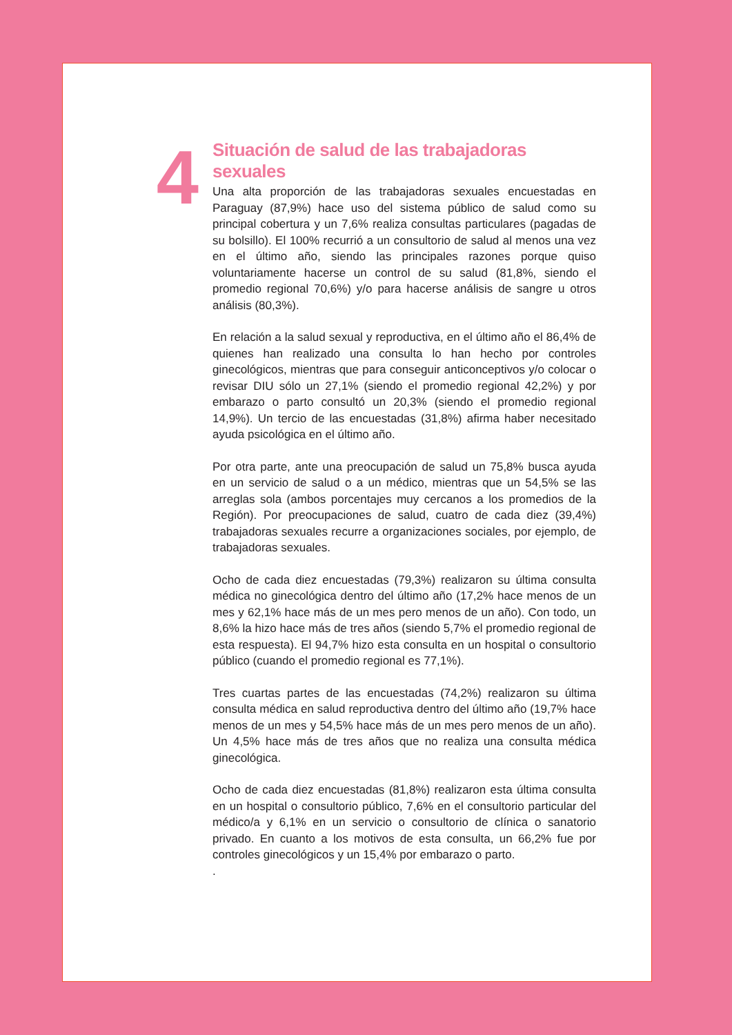4
Situación de salud de las trabajadoras sexuales
Una alta proporción de las trabajadoras sexuales encuestadas en Paraguay (87,9%) hace uso del sistema público de salud como su principal cobertura y un 7,6% realiza consultas particulares (pagadas de su bolsillo). El 100% recurrió a un consultorio de salud al menos una vez en el último año, siendo las principales razones porque quiso voluntariamente hacerse un control de su salud (81,8%, siendo el promedio regional 70,6%) y/o para hacerse análisis de sangre u otros análisis (80,3%).
En relación a la salud sexual y reproductiva, en el último año el 86,4% de quienes han realizado una consulta lo han hecho por controles ginecológicos, mientras que para conseguir anticonceptivos y/o colocar o revisar DIU sólo un 27,1% (siendo el promedio regional 42,2%) y por embarazo o parto consultó un 20,3% (siendo el promedio regional 14,9%). Un tercio de las encuestadas (31,8%) afirma haber necesitado ayuda psicológica en el último año.
Por otra parte, ante una preocupación de salud un 75,8% busca ayuda en un servicio de salud o a un médico, mientras que un 54,5% se las arreglas sola (ambos porcentajes muy cercanos a los promedios de la Región). Por preocupaciones de salud, cuatro de cada diez (39,4%) trabajadoras sexuales recurre a organizaciones sociales, por ejemplo, de trabajadoras sexuales.
Ocho de cada diez encuestadas (79,3%) realizaron su última consulta médica no ginecológica dentro del último año (17,2% hace menos de un mes y 62,1% hace más de un mes pero menos de un año). Con todo, un 8,6% la hizo hace más de tres años (siendo 5,7% el promedio regional de esta respuesta). El 94,7% hizo esta consulta en un hospital o consultorio público (cuando el promedio regional es 77,1%).
Tres cuartas partes de las encuestadas (74,2%) realizaron su última consulta médica en salud reproductiva dentro del último año (19,7% hace menos de un mes y 54,5% hace más de un mes pero menos de un año). Un 4,5% hace más de tres años que no realiza una consulta médica ginecológica.
Ocho de cada diez encuestadas (81,8%) realizaron esta última consulta en un hospital o consultorio público, 7,6% en el consultorio particular del médico/a y 6,1% en un servicio o consultorio de clínica o sanatorio privado. En cuanto a los motivos de esta consulta, un 66,2% fue por controles ginecológicos y un 15,4% por embarazo o parto.
.